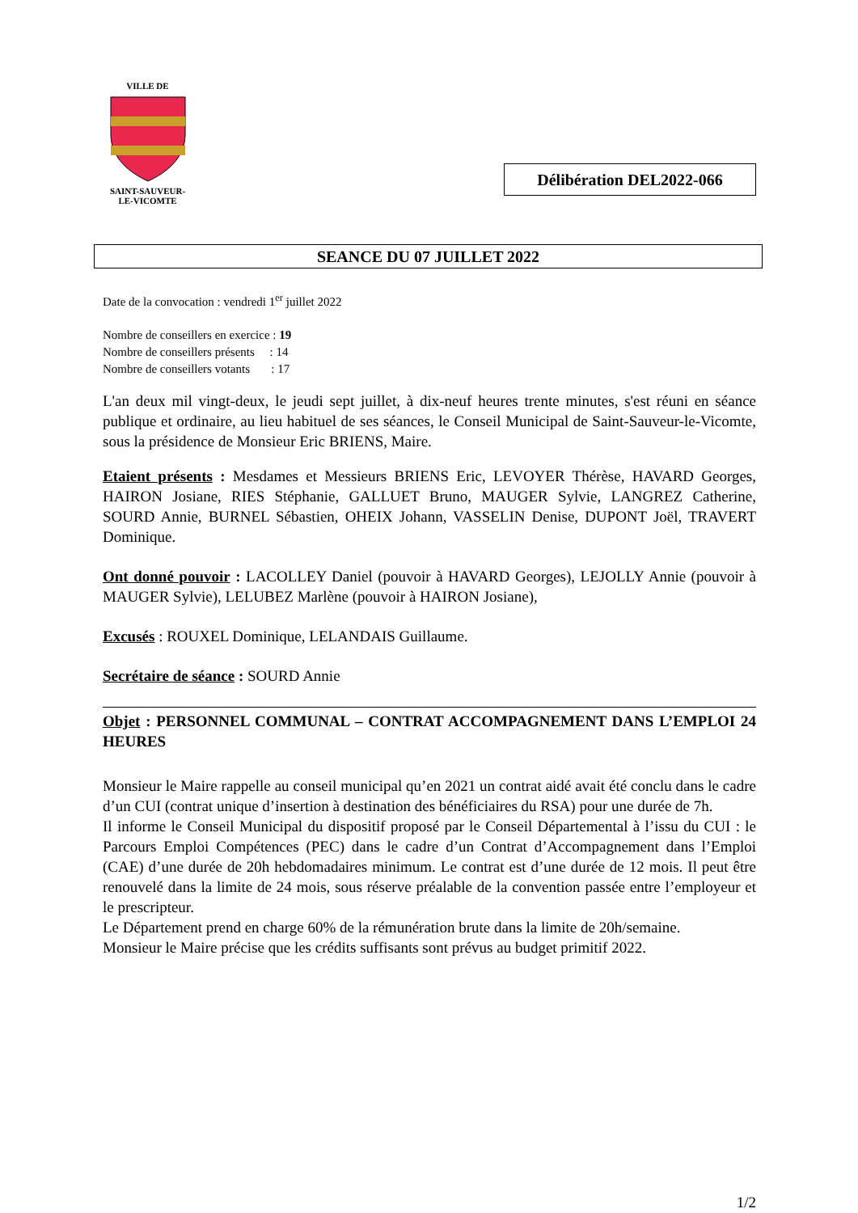VILLE DE SAINT-SAUVEUR-
LE-VICOMTE
Délibération DEL2022-066
SEANCE DU 07 JUILLET 2022
Date de la convocation : vendredi 1<sup>er</sup> juillet 2022
Nombre de conseillers en exercice : 19
Nombre de conseillers présents : 14
Nombre de conseillers votants : 17
L'an deux mil vingt-deux, le jeudi sept juillet, à dix-neuf heures trente minutes, s'est réuni en séance publique et ordinaire, au lieu habituel de ses séances, le Conseil Municipal de Saint-Sauveur-le-Vicomte, sous la présidence de Monsieur Eric BRIENS, Maire.
Etaient présents : Mesdames et Messieurs BRIENS Eric, LEVOYER Thérèse, HAVARD Georges, HAIRON Josiane, RIES Stéphanie, GALLUET Bruno, MAUGER Sylvie, LANGREZ Catherine, SOURD Annie, BURNEL Sébastien, OHEIX Johann, VASSELIN Denise, DUPONT Joël, TRAVERT Dominique.
Ont donné pouvoir : LACOLLEY Daniel (pouvoir à HAVARD Georges), LEJOLLY Annie (pouvoir à MAUGER Sylvie), LELUBEZ Marlène (pouvoir à HAIRON Josiane),
Excusés : ROUXEL Dominique, LELANDAIS Guillaume.
Secrétaire de séance : SOURD Annie
Objet : PERSONNEL COMMUNAL – CONTRAT ACCOMPAGNEMENT DANS L’EMPLOI 24 HEURES
Monsieur le Maire rappelle au conseil municipal qu’en 2021 un contrat aidé avait été conclu dans le cadre d’un CUI (contrat unique d’insertion à destination des bénéficiaires du RSA) pour une durée de 7h.
Il informe le Conseil Municipal du dispositif proposé par le Conseil Départemental à l’issu du CUI : le Parcours Emploi Compétences (PEC) dans le cadre d’un Contrat d’Accompagnement dans l’Emploi (CAE) d’une durée de 20h hebdomadaires minimum. Le contrat est d’une durée de 12 mois. Il peut être renouvelé dans la limite de 24 mois, sous réserve préalable de la convention passée entre l’employeur et le prescripteur.
Le Département prend en charge 60% de la rémunération brute dans la limite de 20h/semaine.
Monsieur le Maire précise que les crédits suffisants sont prévus au budget primitif 2022.
1/2